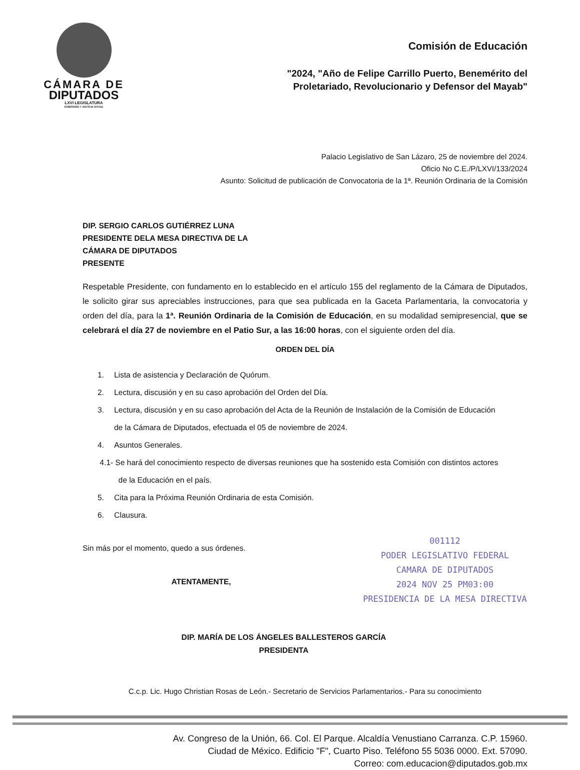CÁMARA DE
DIPUTADOS
LXVI LEGISLATURA
SOBERANÍA Y JUSTICIA SOCIAL
Comisión de Educación
"2024, "Año de Felipe Carrillo Puerto, Benemérito del
Proletariado, Revolucionario y Defensor del Mayab"
Palacio Legislativo de San Lázaro, 25 de noviembre del 2024.
Oficio No C.E./P/LXVI/133/2024
Asunto: Solicitud de publicación de Convocatoria de la 1ª. Reunión Ordinaria de la Comisión
DIP. SERGIO CARLOS GUTIÉRREZ LUNA
PRESIDENTE DELA MESA DIRECTIVA DE LA
CÁMARA DE DIPUTADOS
PRESENTE
Respetable Presidente, con fundamento en lo establecido en el artículo 155 del reglamento de la Cámara de Diputados, le solicito girar sus apreciables instrucciones, para que sea publicada en la Gaceta Parlamentaria, la convocatoria y orden del día, para la 1ª. Reunión Ordinaria de la Comisión de Educación, en su modalidad semipresencial, que se celebrará el día 27 de noviembre en el Patio Sur, a las 16:00 horas, con el siguiente orden del día.
ORDEN DEL DÍA
1. Lista de asistencia y Declaración de Quórum.
2. Lectura, discusión y en su caso aprobación del Orden del Día.
3. Lectura, discusión y en su caso aprobación del Acta de la Reunión de Instalación de la Comisión de Educación
de la Cámara de Diputados, efectuada el 05 de noviembre de 2024.
4. Asuntos Generales.
4.1- Se hará del conocimiento respecto de diversas reuniones que ha sostenido esta Comisión con distintos actores
de la Educación en el país.
5. Cita para la Próxima Reunión Ordinaria de esta Comisión.
6. Clausura.
001112
PODER LEGISLATIVO FEDERAL
CAMARA DE DIPUTADOS
2024 NOV 25 PM03:00
PRESIDENCIA DE LA MESA DIRECTIVA
Sin más por el momento, quedo a sus órdenes.
ATENTAMENTE,
DIP. MARÍA DE LOS ÁNGELES BALLESTEROS GARCÍA
PRESIDENTA
C.c.p. Lic. Hugo Christian Rosas de León.- Secretario de Servicios Parlamentarios.- Para su conocimiento
Av. Congreso de la Unión, 66. Col. El Parque. Alcaldía Venustiano Carranza. C.P. 15960.
Ciudad de México. Edificio "F", Cuarto Piso. Teléfono 55 5036 0000. Ext. 57090.
Correo: com.educacion@diputados.gob.mx